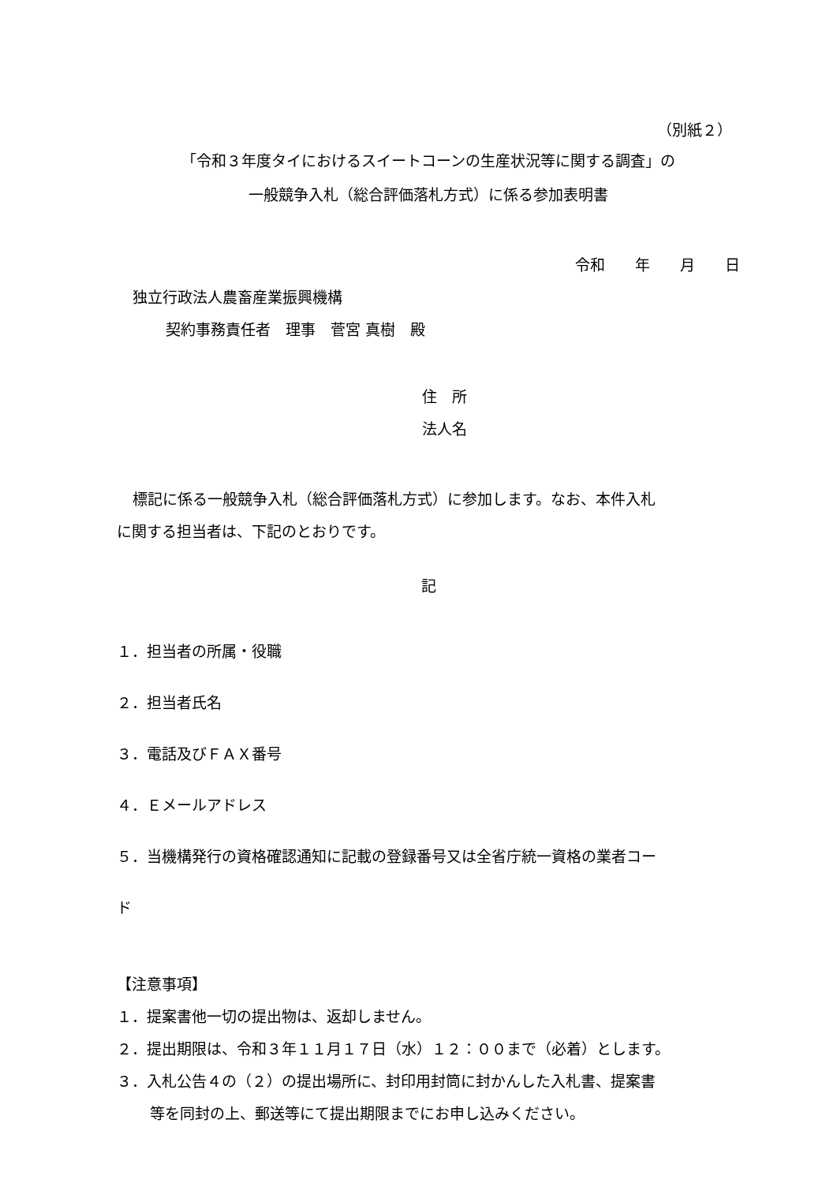（別紙２）
「令和３年度タイにおけるスイートコーンの生産状況等に関する調査」の
一般競争入札（総合評価落札方式）に係る参加表明書
令和　　年　　月　　日
独立行政法人農畜産業振興機構
契約事務責任者　理事　菅宮 真樹　殿
住　所
法人名
標記に係る一般競争入札（総合評価落札方式）に参加します。なお、本件入札
に関する担当者は、下記のとおりです。
記
１．担当者の所属・役職
２．担当者氏名
３．電話及びＦＡＸ番号
４．Ｅメールアドレス
５．当機構発行の資格確認通知に記載の登録番号又は全省庁統一資格の業者コー
ド
【注意事項】
１．提案書他一切の提出物は、返却しません。
２．提出期限は、令和３年１１月１７日（水）１２：００まで（必着）とします。
３．入札公告４の（２）の提出場所に、封印用封筒に封かんした入札書、提案書
等を同封の上、郵送等にて提出期限までにお申し込みください。